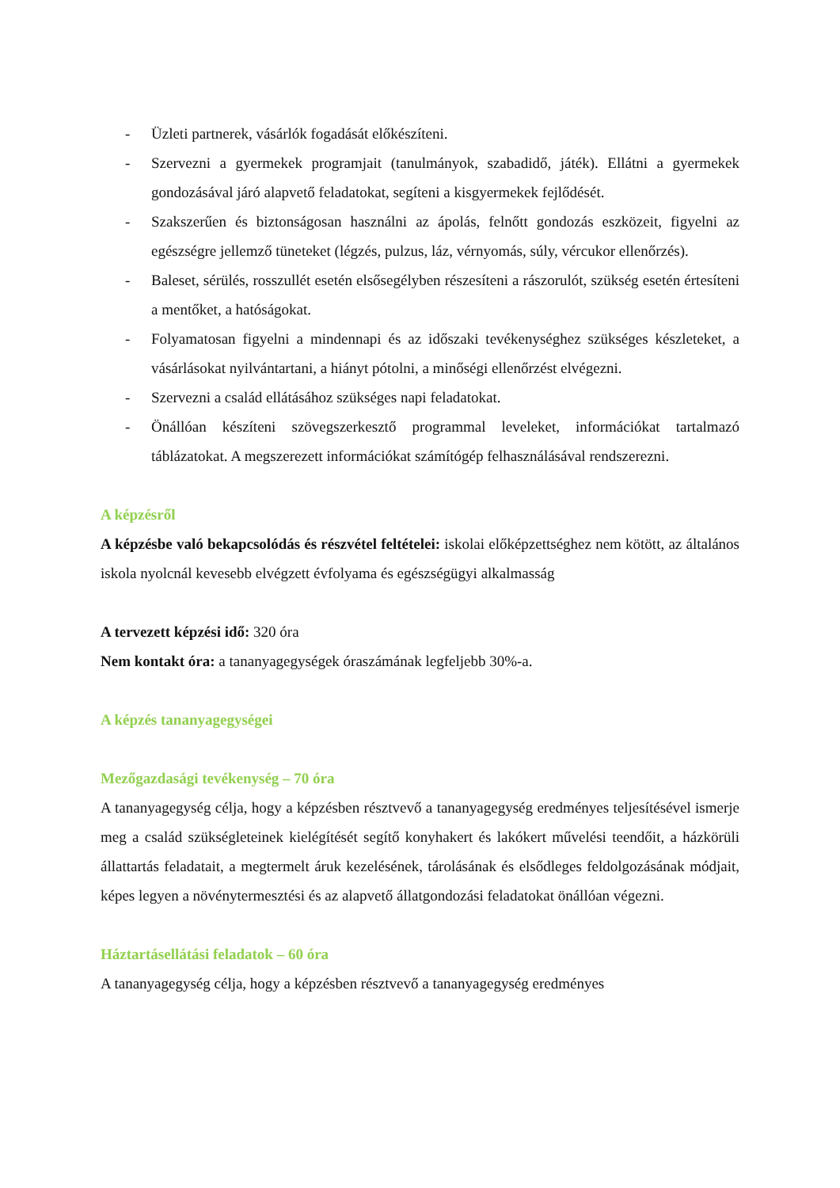- Üzleti partnerek, vásárlók fogadását előkészíteni.
- Szervezni a gyermekek programjait (tanulmányok, szabadidő, játék). Ellátni a gyermekek gondozásával járó alapvető feladatokat, segíteni a kisgyermekek fejlődését.
- Szakszerűen és biztonságosan használni az ápolás, felnőtt gondozás eszközeit, figyelni az egészségre jellemző tüneteket (légzés, pulzus, láz, vérnyomás, súly, vércukor ellenőrzés).
- Baleset, sérülés, rosszullét esetén elsősegélyben részesíteni a rászorulót, szükség esetén értesíteni a mentőket, a hatóságokat.
- Folyamatosan figyelni a mindennapi és az időszaki tevékenységhez szükséges készleteket, a vásárlásokat nyilvántartani, a hiányt pótolni, a minőségi ellenőrzést elvégezni.
- Szervezni a család ellátásához szükséges napi feladatokat.
- Önállóan készíteni szövegszerkesztő programmal leveleket, információkat tartalmazó táblázatokat. A megszerezett információkat számítógép felhasználásával rendszerezni.
A képzésről
A képzésbe való bekapcsolódás és részvétel feltételei: iskolai előképzettséghez nem kötött, az általános iskola nyolcnál kevesebb elvégzett évfolyama és egészségügyi alkalmasság
A tervezett képzési idő: 320 óra
Nem kontakt óra: a tananyagegységek óraszámának legfeljebb 30%-a.
A képzés tananyagegységei
Mezőgazdasági tevékenység – 70 óra
A tananyagegység célja, hogy a képzésben résztvevő a tananyagegység eredményes teljesítésével ismerje meg a család szükségleteinek kielégítését segítő konyhakert és lakókert művelési teendőit, a házkörüli állattartás feladatait, a megtermelt áruk kezelésének, tárolásának és elsődleges feldolgozásának módjait, képes legyen a növénytermesztési és az alapvető állatgondozási feladatokat önállóan végezni.
Háztartásellátási feladatok – 60 óra
A tananyagegység célja, hogy a képzésben résztvevő a tananyagegység eredményes